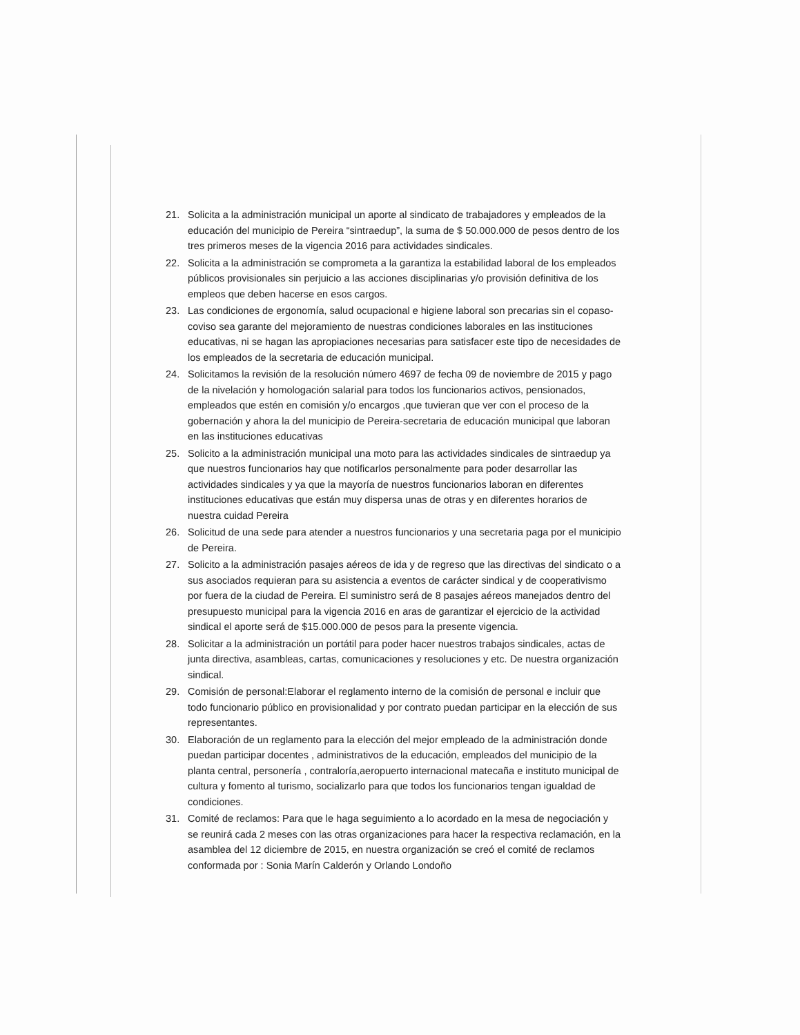21. Solicita a la administración municipal un aporte al sindicato de trabajadores y empleados de la educación del municipio de Pereira “sintraedup”, la suma de $ 50.000.000 de pesos dentro de los tres primeros meses de la vigencia 2016 para actividades sindicales.
22. Solicita a la administración se comprometa a la garantiza la estabilidad laboral de los empleados públicos provisionales sin perjuicio a las acciones disciplinarias y/o provisión definitiva de los empleos que deben hacerse en esos cargos.
23. Las condiciones de ergonomía, salud ocupacional e higiene laboral son precarias sin el copaso-coviso sea garante del mejoramiento de nuestras condiciones laborales en las instituciones educativas, ni se hagan las apropiaciones necesarias para satisfacer este tipo de necesidades de los empleados de la secretaria de educación municipal.
24. Solicitamos la revisión de la resolución número 4697 de fecha 09 de noviembre de 2015 y pago de la nivelación y homologación salarial para todos los funcionarios activos, pensionados, empleados que estén en comisión y/o encargos ,que tuvieran que ver con el proceso de la gobernación y ahora la del municipio de Pereira-secretaria de educación municipal que laboran en las instituciones educativas
25. Solicito a la administración municipal una moto para las actividades sindicales de sintraedup ya que nuestros funcionarios hay que notificarlos personalmente para poder desarrollar las actividades sindicales y ya que la mayoría de nuestros funcionarios laboran en diferentes instituciones educativas que están muy dispersa unas de otras y en diferentes horarios de nuestra cuidad Pereira
26. Solicitud de una sede para atender a nuestros funcionarios y una secretaria paga por el municipio de Pereira.
27. Solicito a la administración pasajes aéreos de ida y de regreso que las directivas del sindicato o a sus asociados requieran para su asistencia a eventos de carácter sindical y de cooperativismo por fuera de la ciudad de Pereira. El suministro será de 8 pasajes aéreos manejados dentro del presupuesto municipal para la vigencia 2016 en aras de garantizar el ejercicio de la actividad sindical el aporte será de $15.000.000 de pesos para la presente vigencia.
28. Solicitar a la administración un portátil para poder hacer nuestros trabajos sindicales, actas de junta directiva, asambleas, cartas, comunicaciones y resoluciones y etc. De nuestra organización sindical.
29. Comisión de personal:Elaborar el reglamento interno de la comisión de personal e incluir que todo funcionario público en provisionalidad y por contrato puedan participar en la elección de sus representantes.
30. Elaboración de un reglamento para la elección del mejor empleado de la administración donde puedan participar docentes , administrativos de la educación, empleados del municipio de la planta central, personería , contraloría,aeropuerto internacional matecaña e instituto municipal de cultura y fomento al turismo, socializarlo para que todos los funcionarios tengan igualdad de condiciones.
31. Comité de reclamos: Para que le haga seguimiento a lo acordado en la mesa de negociación y se reunirá cada 2 meses con las otras organizaciones para hacer la respectiva reclamación, en la asamblea del 12 diciembre de 2015, en nuestra organización se creó el comité de reclamos conformada por : Sonia Marín Calderón y Orlando Londoño